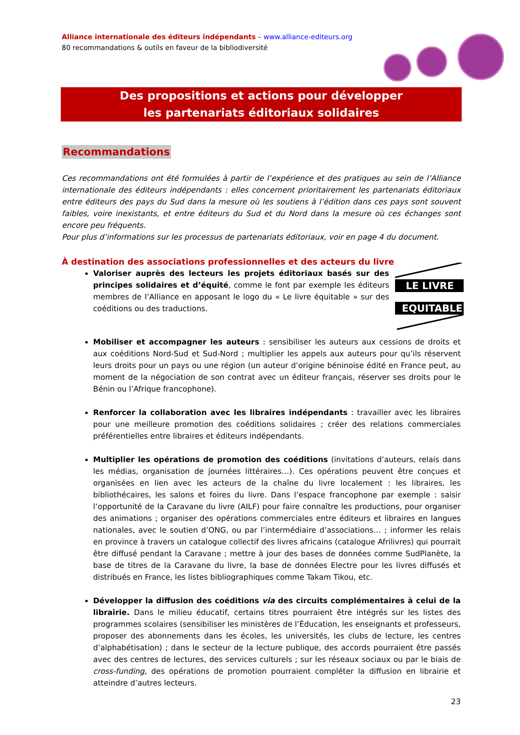Alliance internationale des éditeurs indépendants – www.alliance-editeurs.org
80 recommandations & outils en faveur de la bibliodiversité
Des propositions et actions pour développer
les partenariats éditoriaux solidaires
Recommandations
Ces recommandations ont été formulées à partir de l’expérience et des pratiques au sein de l’Alliance internationale des éditeurs indépendants : elles concernent prioritairement les partenariats éditoriaux entre éditeurs des pays du Sud dans la mesure où les soutiens à l’édition dans ces pays sont souvent faibles, voire inexistants, et entre éditeurs du Sud et du Nord dans la mesure où ces échanges sont encore peu fréquents.
Pour plus d’informations sur les processus de partenariats éditoriaux, voir en page 4 du document.
À destination des associations professionnelles et des acteurs du livre
LE LIVRE
EQUITABLE
Valoriser auprès des lecteurs les projets éditoriaux basés sur des principes solidaires et d’équité, comme le font par exemple les éditeurs membres de l’Alliance en apposant le logo du « Le livre équitable » sur des coéditions ou des traductions.
Mobiliser et accompagner les auteurs : sensibiliser les auteurs aux cessions de droits et aux coéditions Nord-Sud et Sud-Nord ; multiplier les appels aux auteurs pour qu’ils réservent leurs droits pour un pays ou une région (un auteur d’origine béninoise édité en France peut, au moment de la négociation de son contrat avec un éditeur français, réserver ses droits pour le Bénin ou l’Afrique francophone).
Renforcer la collaboration avec les libraires indépendants : travailler avec les libraires pour une meilleure promotion des coéditions solidaires ; créer des relations commerciales préférentielles entre libraires et éditeurs indépendants.
Multiplier les opérations de promotion des coéditions (invitations d’auteurs, relais dans les médias, organisation de journées littéraires…). Ces opérations peuvent être conçues et organisées en lien avec les acteurs de la chaîne du livre localement : les libraires, les bibliothécaires, les salons et foires du livre. Dans l’espace francophone par exemple : saisir l’opportunité de la Caravane du livre (AILF) pour faire connaître les productions, pour organiser des animations ; organiser des opérations commerciales entre éditeurs et libraires en langues nationales, avec le soutien d’ONG, ou par l’intermédiaire d’associations… ; informer les relais en province à travers un catalogue collectif des livres africains (catalogue Afrilivres) qui pourrait être diffusé pendant la Caravane ; mettre à jour des bases de données comme SudPlanète, la base de titres de la Caravane du livre, la base de données Electre pour les livres diffusés et distribués en France, les listes bibliographiques comme Takam Tikou, etc.
Développer la diffusion des coéditions via des circuits complémentaires à celui de la librairie. Dans le milieu éducatif, certains titres pourraient être intégrés sur les listes des programmes scolaires (sensibiliser les ministères de l’Éducation, les enseignants et professeurs, proposer des abonnements dans les écoles, les universités, les clubs de lecture, les centres d’alphabétisation) ; dans le secteur de la lecture publique, des accords pourraient être passés avec des centres de lectures, des services culturels ; sur les réseaux sociaux ou par le biais de cross-funding, des opérations de promotion pourraient compléter la diffusion en librairie et atteindre d’autres lecteurs.
23